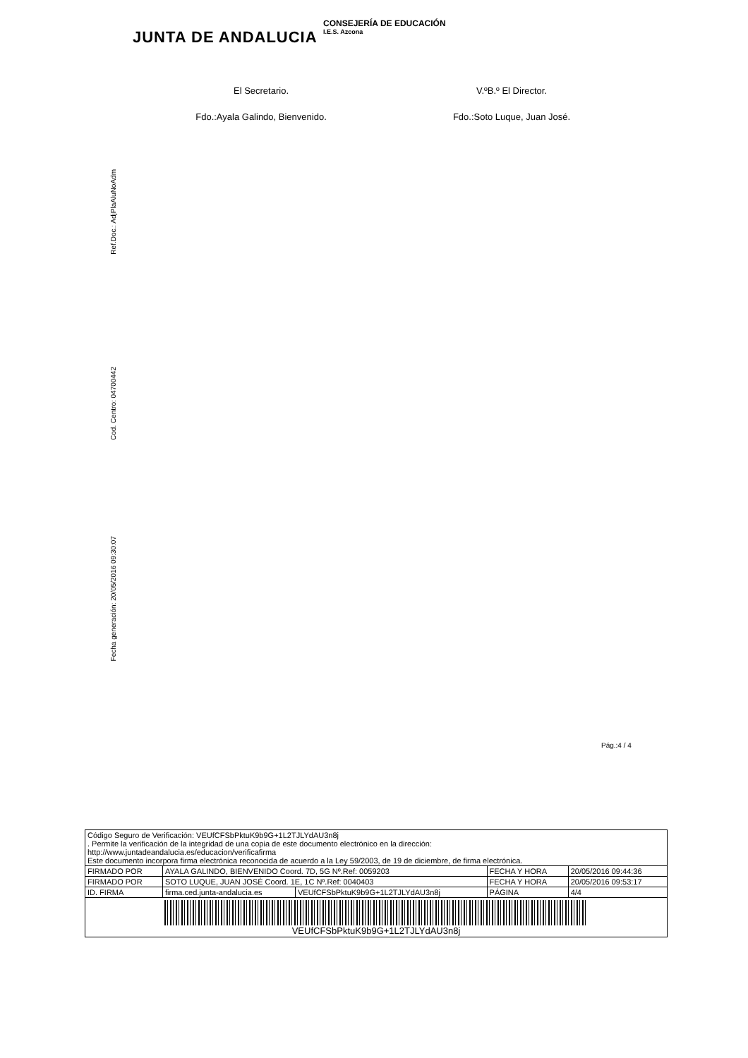JUNTA DE ANDALUCIA
CONSEJERÍA DE EDUCACIÓN
I.E.S. Azcona
El Secretario. V.ºB.º El Director.
Fdo.:Ayala Galindo, Bienvenido.
Fdo.:Soto Luque, Juan José.
Ref.Doc.: AdjPlaAluNoAdm
Cod. Centro: 04700442
Fecha generación: 20/05/2016 09:30:07
Pág.:4 / 4
| Código Seguro de Verificación: VEUfCFSbPktuK9b9G+1L2TJLYdAU3n8j . Permite la verificación de la integridad de una copia de este documento electrónico en la dirección: http://www.juntadeandalucia.es/educacion/verificafirma Este documento incorpora firma electrónica reconocida de acuerdo a la Ley 59/2003, de 19 de diciembre, de firma electrónica. | | | | |
| FIRMADO POR | AYALA GALINDO, BIENVENIDO Coord. 7D, 5G Nº.Ref: 0059203 | | FECHA Y HORA | 20/05/2016 09:44:36 |
| FIRMADO POR | SOTO LUQUE, JUAN JOSÉ Coord. 1E, 1C Nº.Ref: 0040403 | | FECHA Y HORA | 20/05/2016 09:53:17 |
| ID. FIRMA | firma.ced.junta-andalucia.es | VEUfCFSbPktuK9b9G+1L2TJLYdAU3n8j | PÁGINA | 4/4 |
| VEUfCFSbPktuK9b9G+1L2TJLYdAU3n8j | | | | |